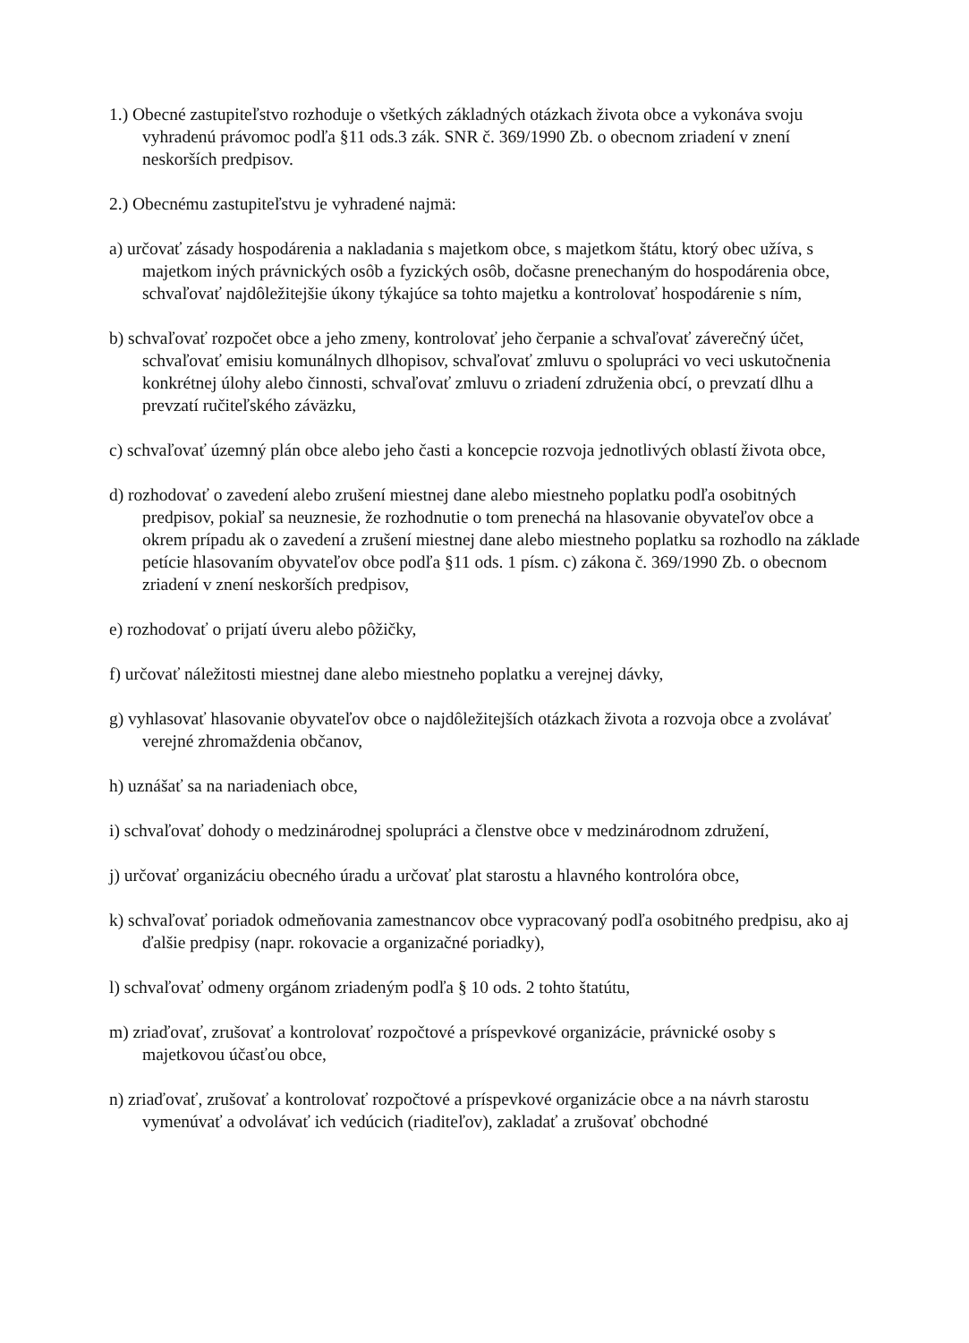1.) Obecné zastupiteľstvo rozhoduje o všetkých základných otázkach života obce a vykonáva svoju vyhradenú právomoc podľa §11 ods.3 zák. SNR č. 369/1990 Zb. o obecnom zriadení v znení neskorších predpisov.
2.) Obecnému zastupiteľstvu je vyhradené najmä:
a) určovať zásady hospodárenia a nakladania s majetkom obce, s majetkom štátu, ktorý obec užíva, s majetkom iných právnických osôb a fyzických osôb, dočasne prenechaným do hospodárenia obce, schvaľovať najdôležitejšie úkony týkajúce sa tohto majetku a kontrolovať hospodárenie s ním,
b) schvaľovať rozpočet obce a jeho zmeny, kontrolovať jeho čerpanie a schvaľovať záverečný účet, schvaľovať emisiu komunálnych dlhopisov, schvaľovať zmluvu o spolupráci vo veci uskutočnenia konkrétnej úlohy alebo činnosti, schvaľovať zmluvu o zriadení združenia obcí, o prevzatí dlhu a prevzatí ručiteľského záväzku,
c) schvaľovať územný plán obce alebo jeho časti a koncepcie rozvoja jednotlivých oblastí života obce,
d) rozhodovať o zavedení alebo zrušení miestnej dane alebo miestneho poplatku podľa osobitných predpisov, pokiaľ sa neuznesie, že rozhodnutie o tom prenechá na hlasovanie obyvateľov obce a okrem prípadu ak o zavedení a zrušení miestnej dane alebo miestneho poplatku sa rozhodlo na základe petície hlasovaním obyvateľov obce podľa §11 ods. 1 písm. c) zákona č. 369/1990 Zb. o obecnom zriadení v znení neskorších predpisov,
e) rozhodovať o prijatí úveru alebo pôžičky,
f) určovať náležitosti miestnej dane alebo miestneho poplatku a verejnej dávky,
g) vyhlasovať hlasovanie obyvateľov obce o najdôležitejších otázkach života a rozvoja obce a zvolávať verejné zhromaždenia občanov,
h) uznášať sa na nariadeniach obce,
i) schvaľovať dohody o medzinárodnej spolupráci a členstve obce v medzinárodnom združení,
j) určovať organizáciu obecného úradu a určovať plat starostu a hlavného kontrolóra obce,
k) schvaľovať poriadok odmeňovania zamestnancov obce vypracovaný podľa osobitného predpisu, ako aj ďalšie predpisy (napr. rokovacie a organizačné poriadky),
l) schvaľovať odmeny orgánom zriadeným podľa § 10 ods. 2 tohto štatútu,
m) zriaďovať, zrušovať a kontrolovať rozpočtové a príspevkové organizácie, právnické osoby s majetkovou účasťou obce,
n) zriaďovať, zrušovať a kontrolovať rozpočtové a príspevkové organizácie obce a na návrh starostu vymenúvať a odvolávať ich vedúcich (riaditeľov), zakladať a zrušovať obchodné